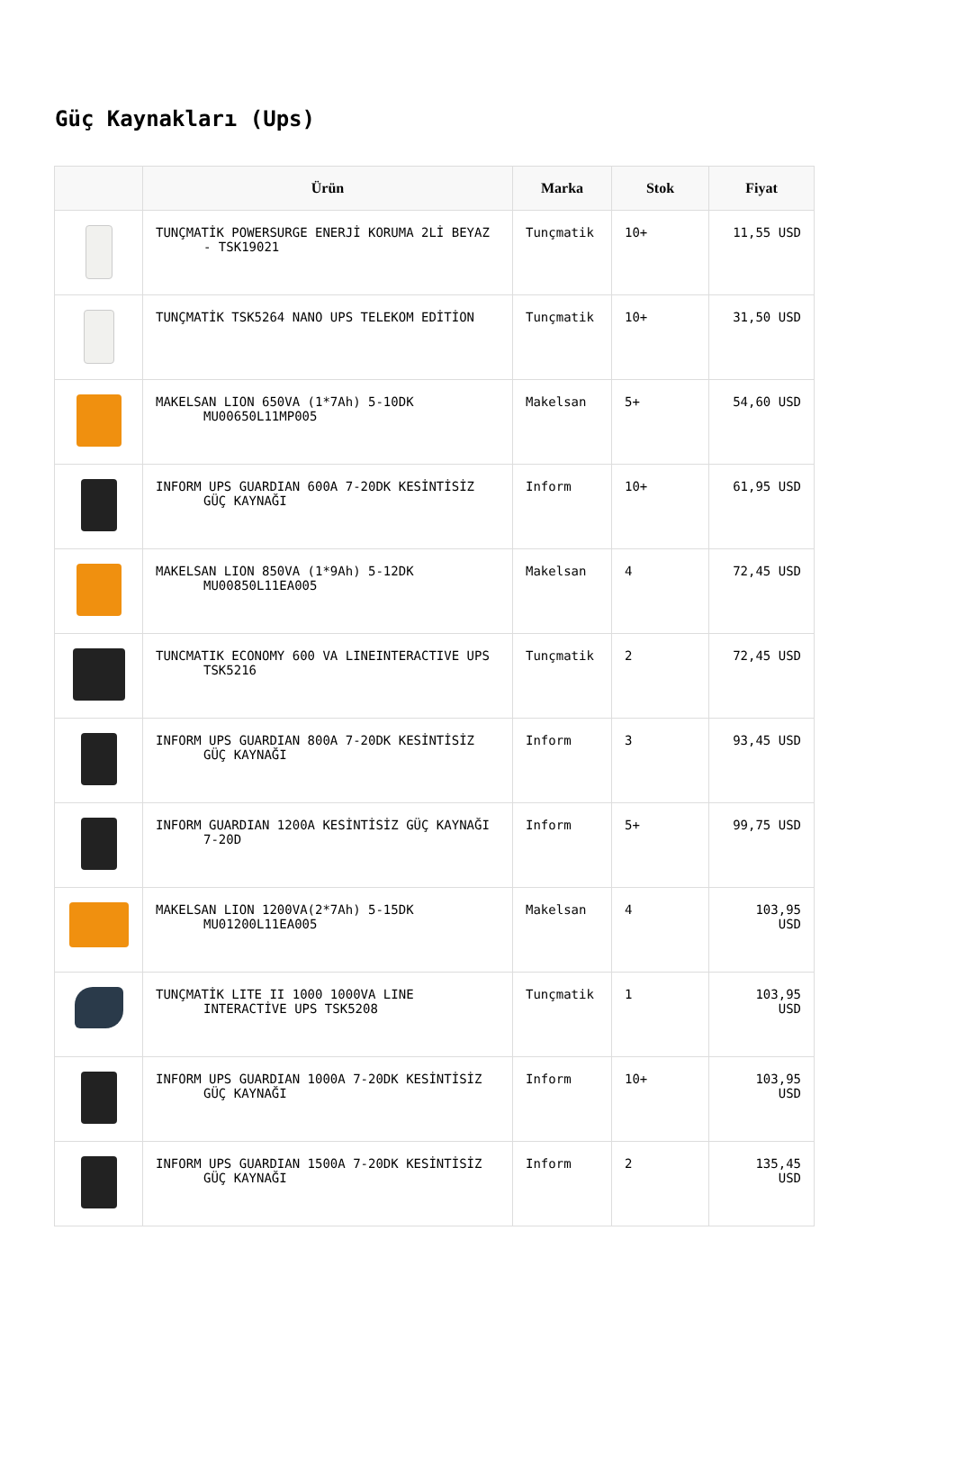Güç Kaynakları (Ups)
| | Ürün | Marka | Stok | Fiyat |
| --- | --- | --- | --- | --- |
| | TUNÇMATİK POWERSURGE ENERJİ KORUMA 2Lİ BEYAZ - TSK19021 | Tunçmatik | 10+ | 11,55 USD |
| | TUNÇMATİK TSK5264 NANO UPS TELEKOM EDİTİON | Tunçmatik | 10+ | 31,50 USD |
| | MAKELSAN LION 650VA (1*7Ah) 5-10DK MU00650L11MP005 | Makelsan | 5+ | 54,60 USD |
| | INFORM UPS GUARDIAN 600A 7-20DK KESİNTİSİZ GÜÇ KAYNAĞI | Inform | 10+ | 61,95 USD |
| | MAKELSAN LION 850VA (1*9Ah) 5-12DK MU00850L11EA005 | Makelsan | 4 | 72,45 USD |
| | TUNCMATIK ECONOMY 600 VA LINEINTERACTIVE UPS TSK5216 | Tunçmatik | 2 | 72,45 USD |
| | INFORM UPS GUARDIAN 800A 7-20DK KESİNTİSİZ GÜÇ KAYNAĞI | Inform | 3 | 93,45 USD |
| | INFORM GUARDIAN 1200A KESİNTİSİZ GÜÇ KAYNAĞI 7-20D | Inform | 5+ | 99,75 USD |
| | MAKELSAN LION 1200VA(2*7Ah) 5-15DK MU01200L11EA005 | Makelsan | 4 | 103,95 USD |
| | TUNÇMATİK LITE II 1000 1000VA LINE INTERACTİVE UPS TSK5208 | Tunçmatik | 1 | 103,95 USD |
| | INFORM UPS GUARDIAN 1000A 7-20DK KESİNTİSİZ GÜÇ KAYNAĞI | Inform | 10+ | 103,95 USD |
| | INFORM UPS GUARDIAN 1500A 7-20DK KESİNTİSİZ GÜÇ KAYNAĞI | Inform | 2 | 135,45 USD |